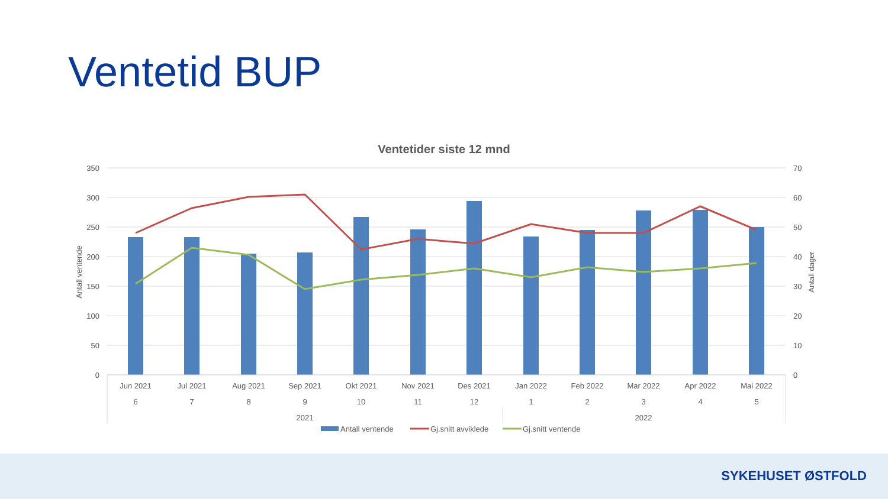Ventetid BUP
Ventetider siste 12 mnd
350
300
250
200
150
100
50
0
70
60
50
40
30
20
10
0
Antall ventende
Antall dager
Jun 2021
Jul 2021
Aug 2021
Sep 2021
Okt 2021
Nov 2021
Des 2021
Jan 2022
Feb 2022
Mar 2022
Apr 2022
Mai 2022
6
7
8
9
10
11
12
1
2
3
4
5
2021
2022
Antall ventende
Gj.snitt avviklede
Gj.snitt ventende
SYKEHUSET ØSTFOLD